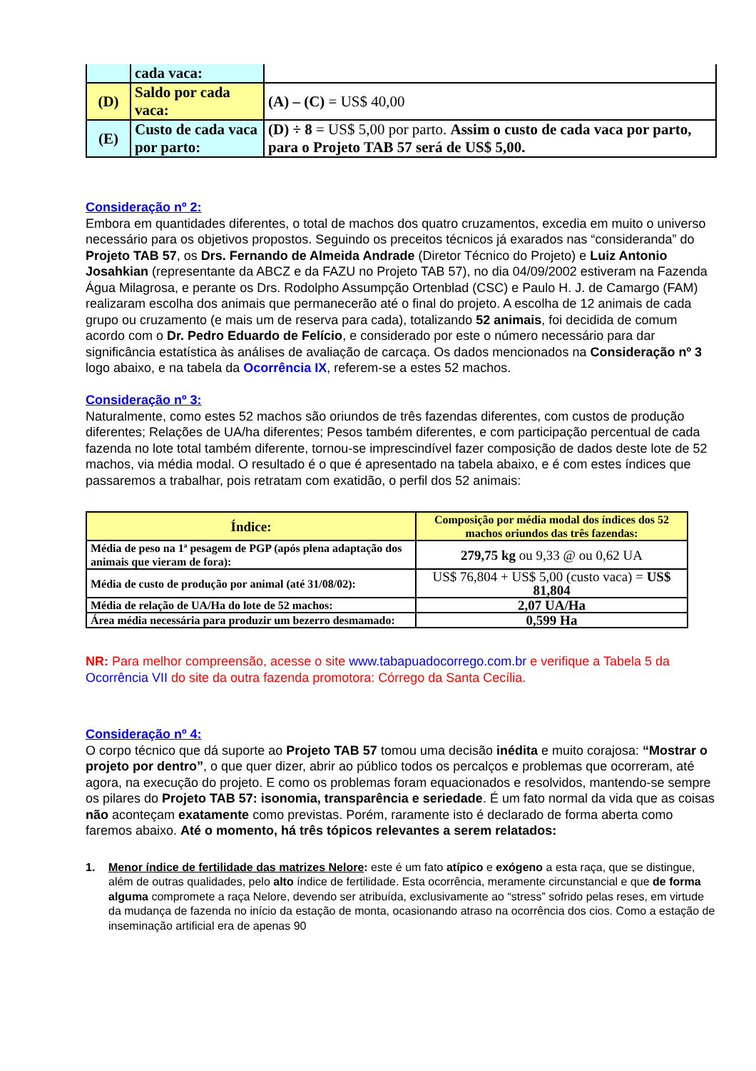| | cada vaca: | |
| (D) | Saldo por cada vaca: | (A) – (C) = US$ 40,00 |
| (E) | Custo de cada vaca por parto: | (D) ÷ 8 = US$ 5,00 por parto. Assim o custo de cada vaca por parto, para o Projeto TAB 57 será de US$ 5,00. |
Consideração nº 2:
Embora em quantidades diferentes, o total de machos dos quatro cruzamentos, excedia em muito o universo necessário para os objetivos propostos. Seguindo os preceitos técnicos já exarados nas “consideranda” do Projeto TAB 57, os Drs. Fernando de Almeida Andrade (Diretor Técnico do Projeto) e Luiz Antonio Josahkian (representante da ABCZ e da FAZU no Projeto TAB 57), no dia 04/09/2002 estiveram na Fazenda Água Milagrosa, e perante os Drs. Rodolpho Assumpção Ortenblad (CSC) e Paulo H. J. de Camargo (FAM) realizaram escolha dos animais que permanecerão até o final do projeto. A escolha de 12 animais de cada grupo ou cruzamento (e mais um de reserva para cada), totalizando 52 animais, foi decidida de comum acordo com o Dr. Pedro Eduardo de Felício, e considerado por este o número necessário para dar significância estatística às análises de avaliação de carcaça. Os dados mencionados na Consideração nº 3 logo abaixo, e na tabela da Ocorrência IX, referem-se a estes 52 machos.
Consideração nº 3:
Naturalmente, como estes 52 machos são oriundos de três fazendas diferentes, com custos de produção diferentes; Relações de UA/ha diferentes; Pesos também diferentes, e com participação percentual de cada fazenda no lote total também diferente, tornou-se imprescindível fazer composição de dados deste lote de 52 machos, via média modal. O resultado é o que é apresentado na tabela abaixo, e é com estes índices que passaremos a trabalhar, pois retratam com exatidão, o perfil dos 52 animais:
| Índice: | Composição por média modal dos índices dos 52 machos oriundos das três fazendas: |
| --- | --- |
| Média de peso na 1ª pesagem de PGP (após plena adaptação dos animais que vieram de fora): | 279,75 kg ou 9,33 @ ou 0,62 UA |
| Média de custo de produção por animal (até 31/08/02): | US$ 76,804 + US$ 5,00 (custo vaca) = US$ 81,804 |
| Média de relação de UA/Ha do lote de 52 machos: | 2,07 UA/Ha |
| Área média necessária para produzir um bezerro desmamado: | 0,599 Ha |
NR: Para melhor compreensão, acesse o site www.tabapuadocorrego.com.br e verifique a Tabela 5 da Ocorrência VII do site da outra fazenda promotora: Córrego da Santa Cecília.
Consideração nº 4:
O corpo técnico que dá suporte ao Projeto TAB 57 tomou uma decisão inédita e muito corajosa: “Mostrar o projeto por dentro”, o que quer dizer, abrir ao público todos os percalços e problemas que ocorreram, até agora, na execução do projeto. E como os problemas foram equacionados e resolvidos, mantendo-se sempre os pilares do Projeto TAB 57: isonomia, transparência e seriedade. É um fato normal da vida que as coisas não aconteçam exatamente como previstas. Porém, raramente isto é declarado de forma aberta como faremos abaixo. Até o momento, há três tópicos relevantes a serem relatados:
1. Menor índice de fertilidade das matrizes Nelore: este é um fato atípico e exógeno a esta raça, que se distingue, além de outras qualidades, pelo alto índice de fertilidade. Esta ocorrência, meramente circunstancial e que de forma alguma compromete a raça Nelore, devendo ser atribuída, exclusivamente ao “stress” sofrido pelas reses, em virtude da mudança de fazenda no início da estação de monta, ocasionando atraso na ocorrência dos cios. Como a estação de inseminação artificial era de apenas 90